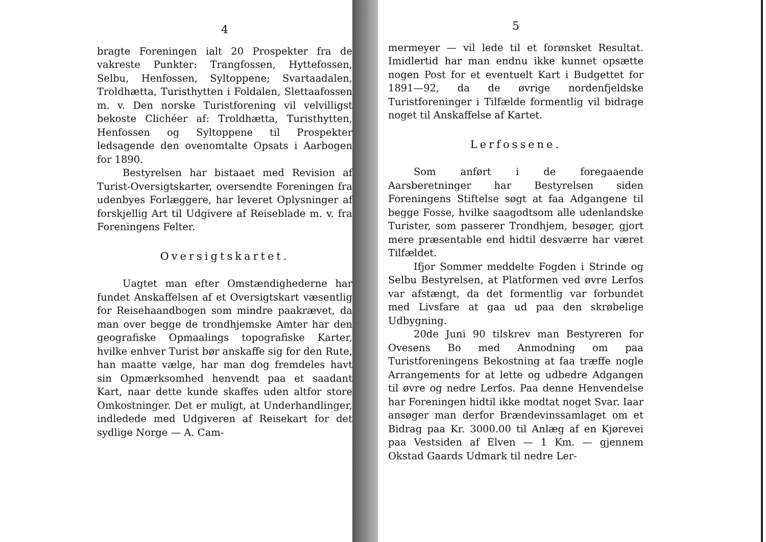4
bragte Foreningen ialt 20 Prospekter fra de vakreste Punkter: Trangfossen, Hyttefossen, Selbu, Henfossen, Syltoppene; Svartaadalen, Troldhætta, Turisthytten i Foldalen, Slettaafossen m. v. Den norske Turistforening vil velvilligst bekoste Clichéer af: Troldhætta, Turisthytten, Henfossen og Syltoppene til Prospekter ledsagende den ovenomtalte Opsats i Aarbogen for 1890.
Bestyrelsen har bistaaet med Revision af Turist-Oversigtskarter, oversendte Foreningen fra udenbyes Forlæggere, har leveret Oplysninger af forskjellig Art til Udgivere af Reiseblade m. v. fra Foreningens Felter.
Oversigtskartet.
Uagtet man efter Omstændighederne har fundet Anskaffelsen af et Oversigtskart væsentlig for Reisehaandbogen som mindre paakrævet, da man over begge de trondhjemske Amter har den geografiske Opmaalings topografiske Karter, hvilke enhver Turist bør anskaffe sig for den Rute, han maatte vælge, har man dog fremdeles havt sin Opmærksomhed henvendt paa et saadant Kart, naar dette kunde skaffes uden altfor store Omkostninger. Det er muligt, at Underhandlinger, indledede med Udgiveren af Reisekart for det sydlige Norge — A. Cam-
5
mermeyer — vil lede til et forønsket Resultat. Imidlertid har man endnu ikke kunnet opsætte nogen Post for et eventuelt Kart i Budgettet for 1891—92, da de øvrige nordenfjeldske Turistforeninger i Tilfælde formentlig vil bidrage noget til Anskaffelse af Kartet.
Lerfossene.
Som anført i de foregaaende Aarsberetninger har Bestyrelsen siden Foreningens Stiftelse søgt at faa Adgangene til begge Fosse, hvilke saagodtsom alle udenlandske Turister, som passerer Trondhjem, besøger, gjort mere præsentable end hidtil desværre har været Tilfældet.
Ifjor Sommer meddelte Fogden i Strinde og Selbu Bestyrelsen, at Platformen ved øvre Lerfos var afstængt, da det formentlig var forbundet med Livsfare at gaa ud paa den skrøbelige Udbygning.
20de Juni 90 tilskrev man Bestyreren for Ovesens Bo med Anmodning om paa Turistforeningens Bekostning at faa træffe nogle Arrangements for at lette og udbedre Adgangen til øvre og nedre Lerfos. Paa denne Henvendelse har Foreningen hidtil ikke modtat noget Svar. Iaar ansøger man derfor Brændevinssamlaget om et Bidrag paa Kr. 3000.00 til Anlæg af en Kjørevei paa Vestsiden af Elven — 1 Km. — gjennem Okstad Gaards Udmark til nedre Ler-